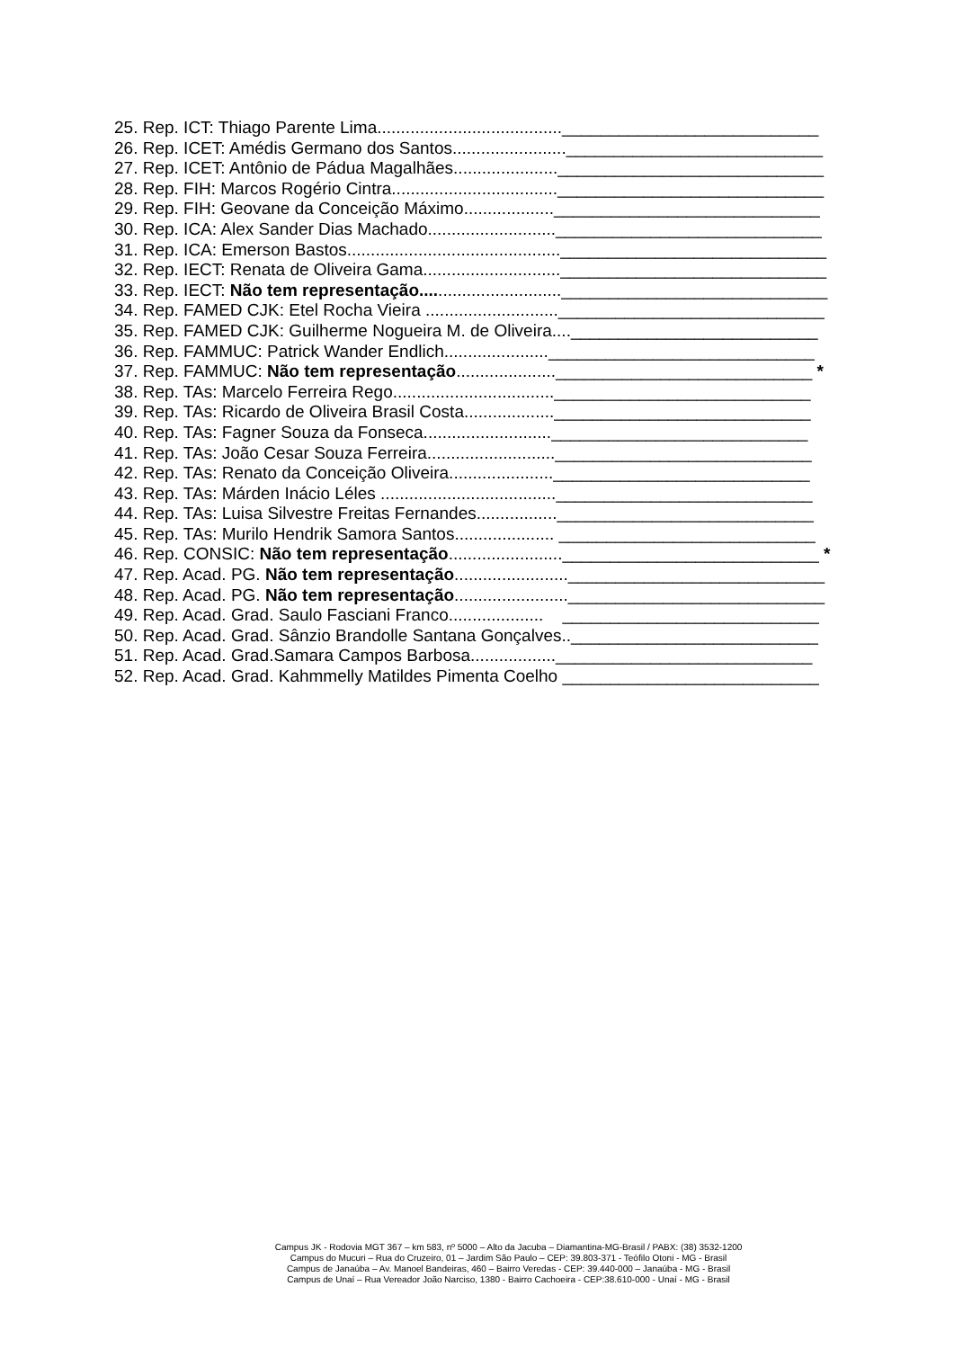25. Rep. ICT: Thiago Parente Lima.......................................___________________________
26. Rep. ICET: Amédis Germano dos Santos........................___________________________
27. Rep. ICET: Antônio de Pádua Magalhães......................____________________________
28. Rep. FIH: Marcos Rogério Cintra...................................____________________________
29. Rep. FIH: Geovane da Conceição Máximo...................____________________________
30. Rep. ICA: Alex Sander Dias Machado...........................____________________________
31. Rep. ICA: Emerson Bastos.............................................____________________________
32. Rep. IECT: Renata de Oliveira Gama.............................____________________________
33. Rep. IECT: Não tem representação..............................____________________________
34. Rep. FAMED CJK: Etel Rocha Vieira ............................____________________________
35. Rep. FAMED CJK: Guilherme Nogueira M. de Oliveira....__________________________
36. Rep. FAMMUC: Patrick Wander Endlich......................____________________________
37. Rep. FAMMUC: Não tem representação.....................___________________________ *
38. Rep. TAs: Marcelo Ferreira Rego..................................___________________________
39. Rep. TAs: Ricardo de Oliveira Brasil Costa...................___________________________
40. Rep. TAs: Fagner Souza da Fonseca...........................___________________________
41. Rep. TAs: João Cesar Souza Ferreira...........................___________________________
42. Rep. TAs: Renato da Conceição Oliveira......................___________________________
43. Rep. TAs: Márden Inácio Léles .....................................___________________________
44. Rep. TAs: Luisa Silvestre Freitas Fernandes.................___________________________
45. Rep. TAs: Murilo Hendrik Samora Santos..................... ___________________________
46. Rep. CONSIC: Não tem representação........................___________________________ *
47. Rep. Acad. PG. Não tem representação........................___________________________
48. Rep. Acad. PG. Não tem representação........................___________________________
49. Rep. Acad. Grad. Saulo Fasciani Franco.................... ___________________________
50. Rep. Acad. Grad. Sânzio Brandolle Santana Gonçalves..__________________________
51. Rep. Acad. Grad.Samara Campos Barbosa..................___________________________
52. Rep. Acad. Grad. Kahmmelly Matildes Pimenta Coelho ___________________________
Campus JK - Rodovia MGT 367 – km 583, nº 5000 – Alto da Jacuba – Diamantina-MG-Brasil / PABX: (38) 3532-1200
Campus do Mucuri – Rua do Cruzeiro, 01 – Jardim São Paulo – CEP: 39.803-371 - Teófilo Otoni - MG - Brasil
Campus de Janaúba – Av. Manoel Bandeiras, 460 – Bairro Veredas - CEP: 39.440-000 – Janaúba - MG - Brasil
Campus de Unaí – Rua Vereador João Narciso, 1380 - Bairro Cachoeira - CEP:38.610-000 - Unaí - MG - Brasil